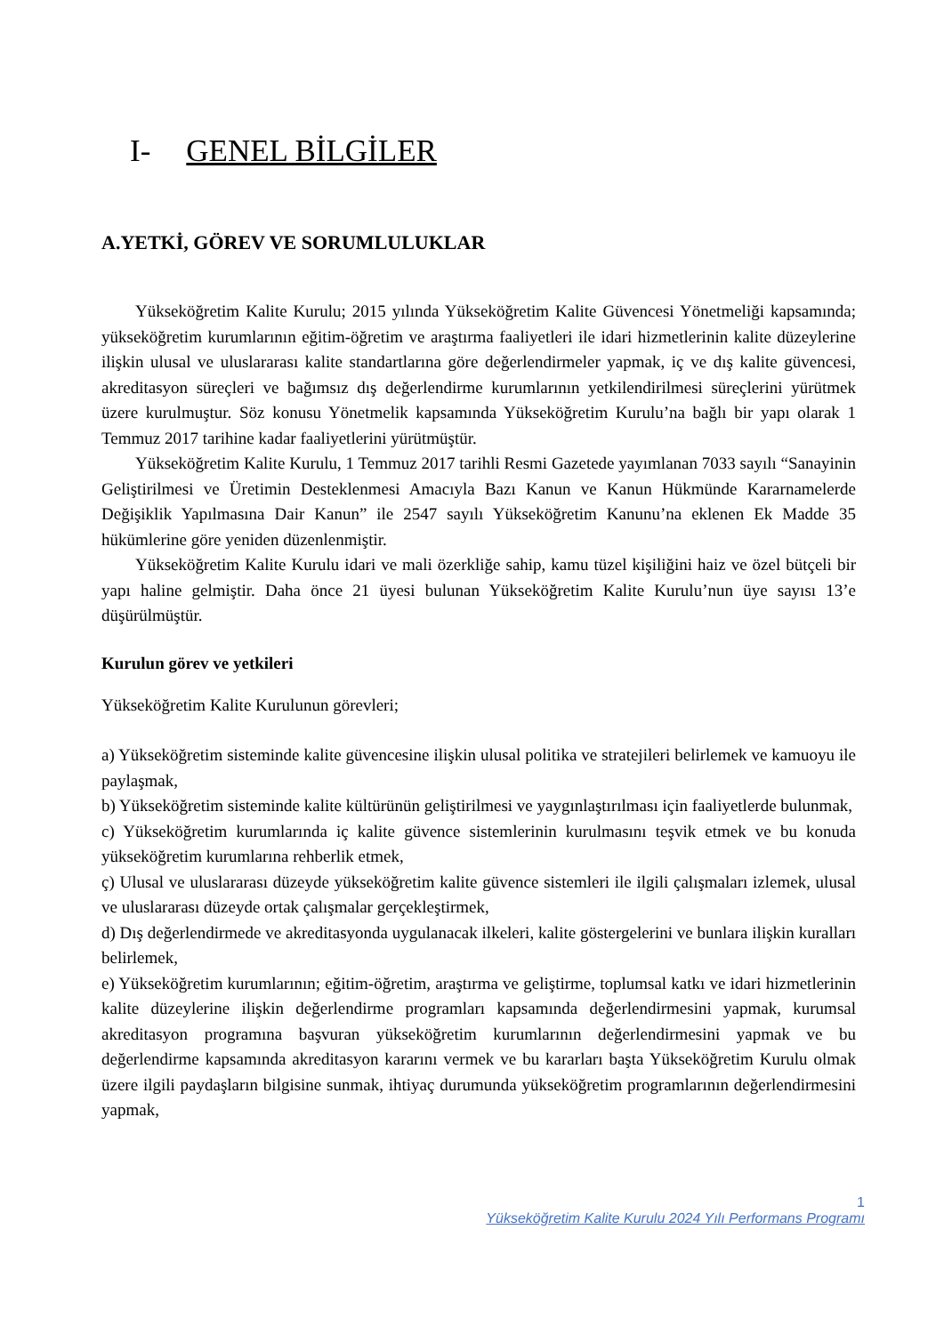I- GENEL BİLGİLER
A.YETKİ, GÖREV VE SORUMLULUKLAR
Yükseköğretim Kalite Kurulu; 2015 yılında Yükseköğretim Kalite Güvencesi Yönetmeliği kapsamında; yükseköğretim kurumlarının eğitim-öğretim ve araştırma faaliyetleri ile idari hizmetlerinin kalite düzeylerine ilişkin ulusal ve uluslararası kalite standartlarına göre değerlendirmeler yapmak, iç ve dış kalite güvencesi, akreditasyon süreçleri ve bağımsız dış değerlendirme kurumlarının yetkilendirilmesi süreçlerini yürütmek üzere kurulmuştur. Söz konusu Yönetmelik kapsamında Yükseköğretim Kurulu’na bağlı bir yapı olarak 1 Temmuz 2017 tarihine kadar faaliyetlerini yürütmüştür.
Yükseköğretim Kalite Kurulu, 1 Temmuz 2017 tarihli Resmi Gazetede yayımlanan 7033 sayılı “Sanayinin Geliştirilmesi ve Üretimin Desteklenmesi Amacıyla Bazı Kanun ve Kanun Hükmünde Kararnamelerde Değişiklik Yapılmasına Dair Kanun” ile 2547 sayılı Yükseköğretim Kanunu’na eklenen Ek Madde 35 hükümlerine göre yeniden düzenlenmiştir.
Yükseköğretim Kalite Kurulu idari ve mali özerkliğe sahip, kamu tüzel kişiliğini haiz ve özel bütçeli bir yapı haline gelmiştir. Daha önce 21 üyesi bulunan Yükseköğretim Kalite Kurulu’nun üye sayısı 13’e düşürülmüştür.
Kurulun görev ve yetkileri
Yükseköğretim Kalite Kurulunun görevleri;
a) Yükseköğretim sisteminde kalite güvencesine ilişkin ulusal politika ve stratejileri belirlemek ve kamuoyu ile paylaşmak,
b) Yükseköğretim sisteminde kalite kültürünün geliştirilmesi ve yaygınlaştırılması için faaliyetlerde bulunmak,
c) Yükseköğretim kurumlarında iç kalite güvence sistemlerinin kurulmasını teşvik etmek ve bu konuda yükseköğretim kurumlarına rehberlik etmek,
ç) Ulusal ve uluslararası düzeyde yükseköğretim kalite güvence sistemleri ile ilgili çalışmaları izlemek, ulusal ve uluslararası düzeyde ortak çalışmalar gerçekleştirmek,
d) Dış değerlendirmede ve akreditasyonda uygulanacak ilkeleri, kalite göstergelerini ve bunlara ilişkin kuralları belirlemek,
e) Yükseköğretim kurumlarının; eğitim-öğretim, araştırma ve geliştirme, toplumsal katkı ve idari hizmetlerinin kalite düzeylerine ilişkin değerlendirme programları kapsamında değerlendirmesini yapmak, kurumsal akreditasyon programına başvuran yükseköğretim kurumlarının değerlendirmesini yapmak ve bu değerlendirme kapsamında akreditasyon kararını vermek ve bu kararları başta Yükseköğretim Kurulu olmak üzere ilgili paydaşların bilgisine sunmak, ihtiyaç durumunda yükseköğretim programlarının değerlendirmesini yapmak,
1
Yükseköğretim Kalite Kurulu 2024 Yılı Performans Programı